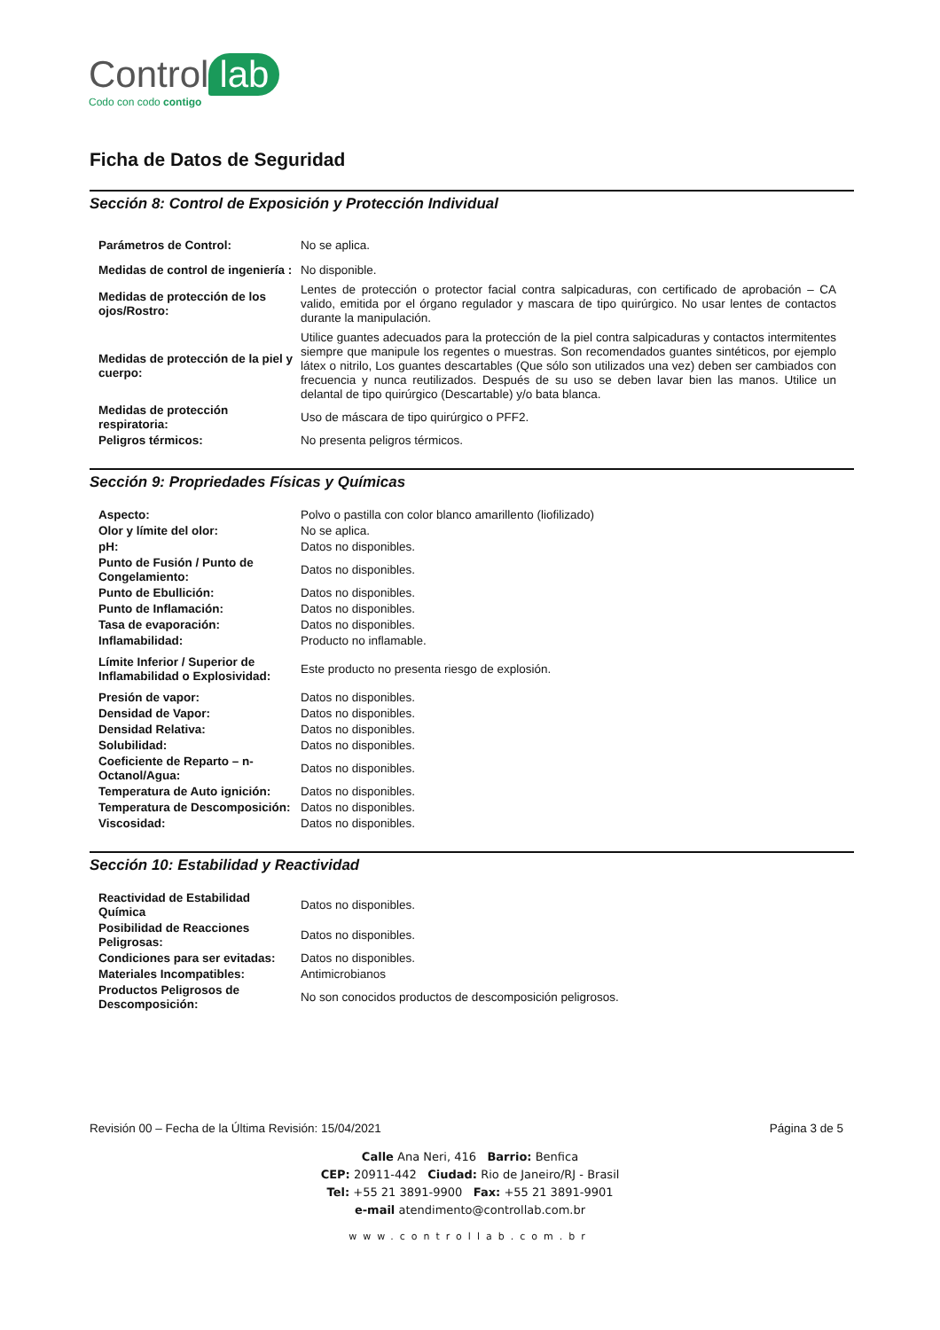Control lab
Codo con codo contigo
Ficha de Datos de Seguridad
Sección 8: Control de Exposición y Protección Individual
| Parámetros de Control: | No se aplica. |
| Medidas de control de ingeniería : | No disponible. |
| Medidas de protección de los ojos/Rostro: | Lentes de protección o protector facial contra salpicaduras, con certificado de aprobación – CA valido, emitida por el órgano regulador y mascara de tipo quirúrgico. No usar lentes de contactos durante la manipulación. |
| Medidas de protección de la piel y cuerpo: | Utilice guantes adecuados para la protección de la piel contra salpicaduras y contactos intermitentes siempre que manipule los regentes o muestras. Son recomendados guantes sintéticos, por ejemplo látex o nitrilo, Los guantes descartables (Que sólo son utilizados una vez) deben ser cambiados con frecuencia y nunca reutilizados. Después de su uso se deben lavar bien las manos. Utilice un delantal de tipo quirúrgico (Descartable) y/o bata blanca. |
| Medidas de protección respiratoria: | Uso de máscara de tipo quirúrgico o PFF2. |
| Peligros térmicos: | No presenta peligros térmicos. |
Sección 9: Propriedades Físicas y Químicas
| Aspecto: | Polvo o pastilla con color blanco amarillento (liofilizado) |
| Olor y límite del olor: | No se aplica. |
| pH: | Datos no disponibles. |
| Punto de Fusión / Punto de Congelamiento: | Datos no disponibles. |
| Punto de Ebullición: | Datos no disponibles. |
| Punto de Inflamación: | Datos no disponibles. |
| Tasa de evaporación: | Datos no disponibles. |
| Inflamabilidad: | Producto no inflamable. |
| Límite Inferior / Superior de Inflamabilidad o Explosividad: | Este producto no presenta riesgo de explosión. |
| Presión de vapor: | Datos no disponibles. |
| Densidad de Vapor: | Datos no disponibles. |
| Densidad Relativa: | Datos no disponibles. |
| Solubilidad: | Datos no disponibles. |
| Coeficiente de Reparto – n-Octanol/Agua: | Datos no disponibles. |
| Temperatura de Auto ignición: | Datos no disponibles. |
| Temperatura de Descomposición: | Datos no disponibles. |
| Viscosidad: | Datos no disponibles. |
Sección 10: Estabilidad y Reactividad
| Reactividad de Estabilidad Química | Datos no disponibles. |
| Posibilidad de Reacciones Peligrosas: | Datos no disponibles. |
| Condiciones para ser evitadas: | Datos no disponibles. |
| Materiales Incompatibles: | Antimicrobianos |
| Productos Peligrosos de Descomposición: | No son conocidos productos de descomposición peligrosos. |
Revisión 00 – Fecha de la Última Revisión: 15/04/2021 Página 3 de 5
Calle Ana Neri, 416 Barrio: Benfica
CEP: 20911-442 Ciudad: Rio de Janeiro/RJ - Brasil
Tel: +55 21 3891-9900 Fax: +55 21 3891-9901
e-mail atendimento@controllab.com.br
www.controllab.com.br